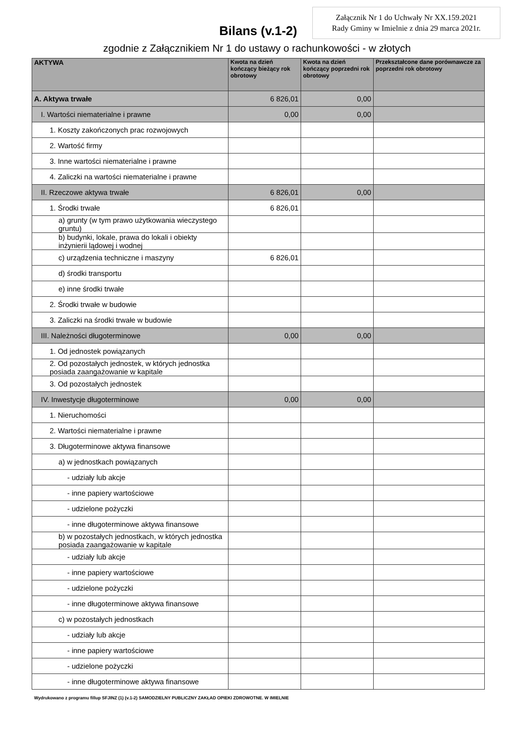Załącznik Nr 1 do Uchwały Nr XX.159.2021
Rady Gminy w Imielnie z dnia 29 marca 2021r.
Bilans (v.1-2)
zgodnie z Załącznikiem Nr 1 do ustawy o rachunkowości - w złotych
| AKTYWA | Kwota na dzień kończący bieżący rok obrotowy | Kwota na dzień kończący poprzedni rok obrotowy | Przekształcone dane porównawcze za poprzedni rok obrotowy |
| --- | --- | --- | --- |
| A. Aktywa trwałe | 6 826,01 | 0,00 | |
| I. Wartości niematerialne i prawne | 0,00 | 0,00 | |
| 1. Koszty zakończonych prac rozwojowych | | | |
| 2. Wartość firmy | | | |
| 3. Inne wartości niematerialne i prawne | | | |
| 4. Zaliczki na wartości niematerialne i prawne | | | |
| II. Rzeczowe aktywa trwałe | 6 826,01 | 0,00 | |
| 1. Środki trwałe | 6 826,01 | | |
| a) grunty (w tym prawo użytkowania wieczystego gruntu) | | | |
| b) budynki, lokale, prawa do lokali i obiekty inżynierii lądowej i wodnej | | | |
| c) urządzenia techniczne i maszyny | 6 826,01 | | |
| d) środki transportu | | | |
| e) inne środki trwałe | | | |
| 2. Środki trwałe w budowie | | | |
| 3. Zaliczki na środki trwałe w budowie | | | |
| III. Należności długoterminowe | 0,00 | 0,00 | |
| 1. Od jednostek powiązanych | | | |
| 2. Od pozostałych jednostek, w których jednostka posiada zaangażowanie w kapitale | | | |
| 3. Od pozostałych jednostek | | | |
| IV. Inwestycje długoterminowe | 0,00 | 0,00 | |
| 1. Nieruchomości | | | |
| 2. Wartości niematerialne i prawne | | | |
| 3. Długoterminowe aktywa finansowe | | | |
| a) w jednostkach powiązanych | | | |
| - udziały lub akcje | | | |
| - inne papiery wartościowe | | | |
| - udzielone pożyczki | | | |
| - inne długoterminowe aktywa finansowe | | | |
| b) w pozostałych jednostkach, w których jednostka posiada zaangażowanie w kapitale | | | |
| - udziały lub akcje | | | |
| - inne papiery wartościowe | | | |
| - udzielone pożyczki | | | |
| - inne długoterminowe aktywa finansowe | | | |
| c) w pozostałych jednostkach | | | |
| - udziały lub akcje | | | |
| - inne papiery wartościowe | | | |
| - udzielone pożyczki | | | |
| - inne długoterminowe aktywa finansowe | | | |
Wydrukowano z programu fillup SFJINZ (1) (v.1-2) SAMODZIELNY PUBLICZNY ZAKŁAD OPIEKI ZDROWOTNE. W IMIELNIE